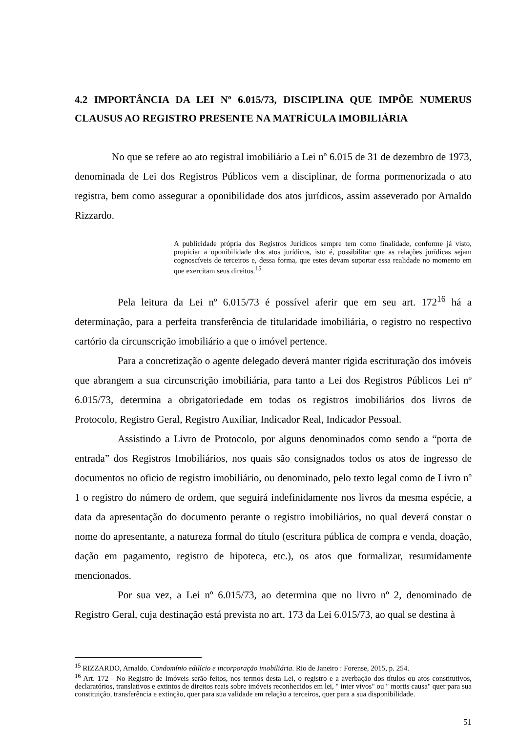4.2 IMPORTÂNCIA DA LEI Nº 6.015/73, DISCIPLINA QUE IMPÕE NUMERUS CLAUSUS AO REGISTRO PRESENTE NA MATRÍCULA IMOBILIÁRIA
No que se refere ao ato registral imobiliário a Lei nº 6.015 de 31 de dezembro de 1973, denominada de Lei dos Registros Públicos vem a disciplinar, de forma pormenorizada o ato registra, bem como assegurar a oponibilidade dos atos jurídicos, assim asseverado por Arnaldo Rizzardo.
A publicidade própria dos Registros Jurídicos sempre tem como finalidade, conforme já visto, propiciar a oponibilidade dos atos jurídicos, isto é, possibilitar que as relações jurídicas sejam cognoscíveis de terceiros e, dessa forma, que estes devam suportar essa realidade no momento em que exercitam seus direitos.<sup>15</sup>
Pela leitura da Lei nº 6.015/73 é possível aferir que em seu art. 172<sup>16</sup> há a determinação, para a perfeita transferência de titularidade imobiliária, o registro no respectivo cartório da circunscrição imobiliário a que o imóvel pertence.
Para a concretização o agente delegado deverá manter rígida escrituração dos imóveis que abrangem a sua circunscrição imobiliária, para tanto a Lei dos Registros Públicos Lei nº 6.015/73, determina a obrigatoriedade em todas os registros imobiliários dos livros de Protocolo, Registro Geral, Registro Auxiliar, Indicador Real, Indicador Pessoal.
Assistindo a Livro de Protocolo, por alguns denominados como sendo a “porta de entrada” dos Registros Imobiliários, nos quais são consignados todos os atos de ingresso de documentos no oficio de registro imobiliário, ou denominado, pelo texto legal como de Livro nº 1 o registro do número de ordem, que seguirá indefinidamente nos livros da mesma espécie, a data da apresentação do documento perante o registro imobiliários, no qual deverá constar o nome do apresentante, a natureza formal do título (escritura pública de compra e venda, doação, dação em pagamento, registro de hipoteca, etc.), os atos que formalizar, resumidamente mencionados.
Por sua vez, a Lei nº 6.015/73, ao determina que no livro nº 2, denominado de Registro Geral, cuja destinação está prevista no art. 173 da Lei 6.015/73, ao qual se destina à
<sup>15</sup> RIZZARDO, Arnaldo. Condomínio edilício e incorporação imobiliária. Rio de Janeiro : Forense, 2015, p. 254.
<sup>16</sup> Art. 172 - No Registro de Imóveis serão feitos, nos termos desta Lei, o registro e a averbação dos títulos ou atos constitutivos, declaratórios, translativos e extintos de direitos reais sobre imóveis reconhecidos em lei, " inter vivos" ou " mortis causa" quer para sua constituição, transferência e extinção, quer para sua validade em relação a terceiros, quer para a sua disponibilidade.
51